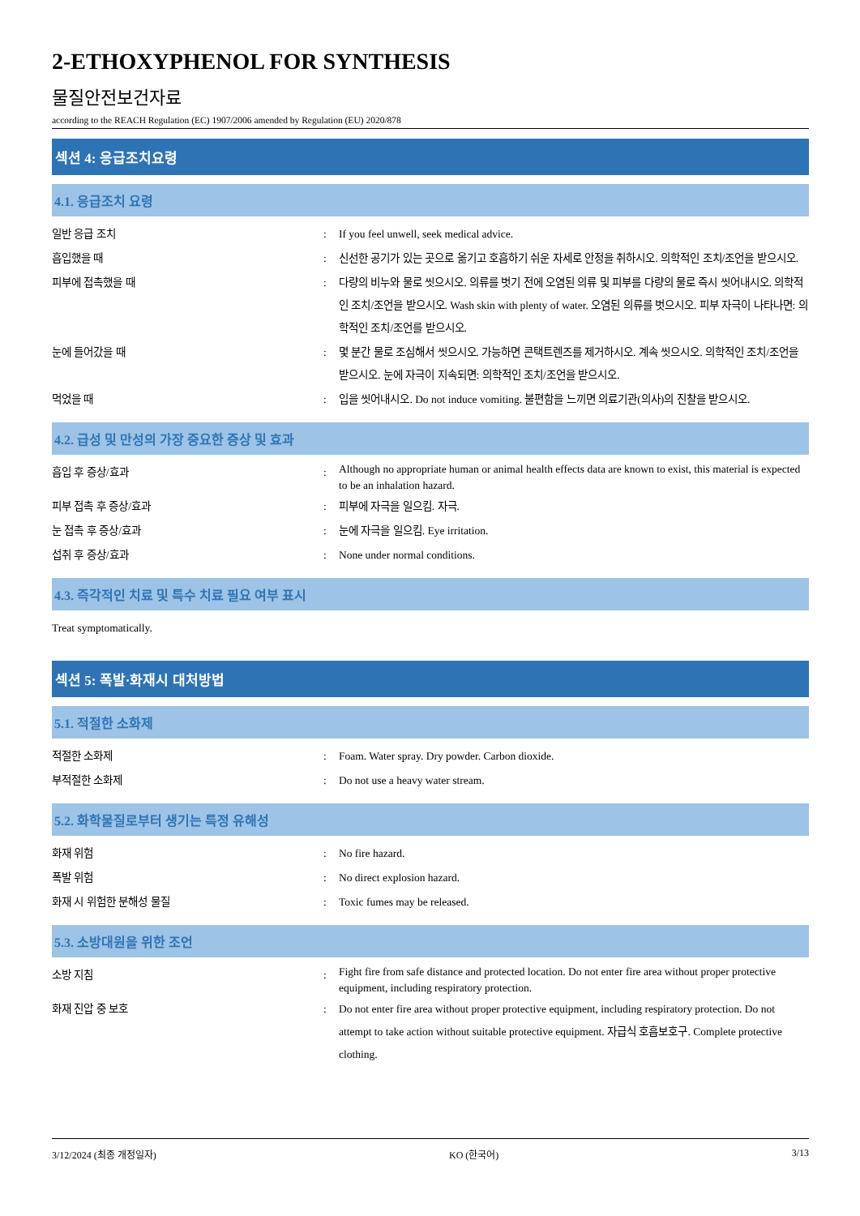2-ETHOXYPHENOL FOR SYNTHESIS
물질안전보건자료
according to the REACH Regulation (EC) 1907/2006 amended by Regulation (EU) 2020/878
섹션 4: 응급조치요령
4.1. 응급조치 요령
일반 응급 조치 : If you feel unwell, seek medical advice.
흡입했을 때 : 신선한 공기가 있는 곳으로 옮기고 호흡하기 쉬운 자세로 안정을 취하시오. 의학적인 조치/조언을 받으시오.
피부에 접촉했을 때 : 다량의 비누와 물로 씻으시오. 의류를 벗기 전에 오염된 의류 및 피부를 다량의 물로 즉시 씻어내시오. 의학적인 조치/조언을 받으시오. Wash skin with plenty of water. 오염된 의류를 벗으시오. 피부 자극이 나타나면: 의학적인 조치/조언를 받으시오.
눈에 들어갔을 때 : 몇 분간 물로 조심해서 씻으시오. 가능하면 콘택트렌즈를 제거하시오. 계속 씻으시오. 의학적인 조치/조언을 받으시오. 눈에 자극이 지속되면: 의학적인 조치/조언을 받으시오.
먹었을 때 : 입을 씻어내시오. Do not induce vomiting. 불편함을 느끼면 의료기관(의사)의 진찰을 받으시오.
4.2. 급성 및 만성의 가장 중요한 증상 및 효과
흡입 후 증상/효과 :
Although no appropriate human or animal health effects data are known to exist, this material is expected to be an inhalation hazard.
피부 접촉 후 증상/효과 : 피부에 자극을 일으킴. 자극.
눈 접촉 후 증상/효과 : 눈에 자극을 일으킴. Eye irritation.
섭취 후 증상/효과 : None under normal conditions.
4.3. 즉각적인 치료 및 특수 치료 필요 여부 표시
Treat symptomatically.
섹션 5: 폭발·화재시 대처방법
5.1. 적절한 소화제
적절한 소화제 : Foam. Water spray. Dry powder. Carbon dioxide.
부적절한 소화제 : Do not use a heavy water stream.
5.2. 화학물질로부터 생기는 특정 유해성
화재 위험 : No fire hazard.
폭발 위험 : No direct explosion hazard.
화재 시 위험한 분해성 물질 : Toxic fumes may be released.
5.3. 소방대원을 위한 조언
소방 지침 :
Fight fire from safe distance and protected location. Do not enter fire area without proper protective equipment, including respiratory protection.
화재 진압 중 보호 : Do not enter fire area without proper protective equipment, including respiratory protection. Do not attempt to take action without suitable protective equipment. 자급식 호흡보호구. Complete protective clothing.
3/12/2024 (최종 개정일자) KO (한국어) 3/13